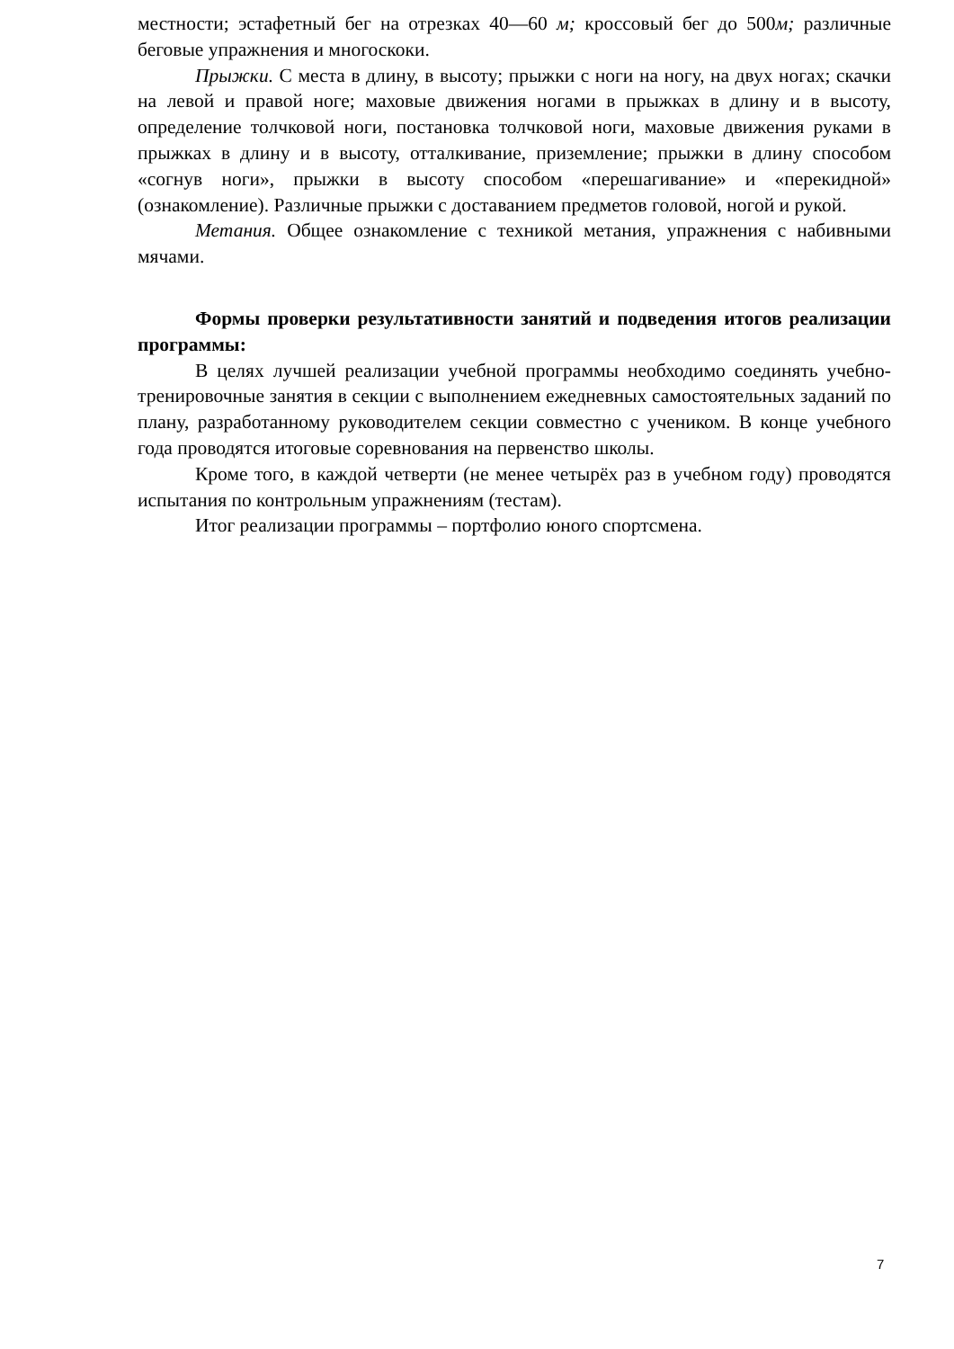местности; эстафетный бег на отрезках 40—60 м; кроссовый бег до 500м; различные беговые упражнения и многоскоки.
Прыжки. С места в длину, в высоту; прыжки с ноги на ногу, на двух ногах; скачки на левой и правой ноге; маховые движения ногами в прыжках в длину и в высоту, определение толчковой ноги, постановка толчковой ноги, маховые движения руками в прыжках в длину и в высоту, отталкивание, приземление; прыжки в длину способом «согнув ноги», прыжки в высоту способом «перешагивание» и «перекидной» (ознакомление). Различные прыжки с доставанием предметов головой, ногой и рукой.
Метания. Общее ознакомление с техникой метания, упражнения с набивными мячами.
Формы проверки результативности занятий и подведения итогов реализации программы:
В целях лучшей реализации учебной программы необходимо соединять учебно-тренировочные занятия в секции с выполнением ежедневных самостоятельных заданий по плану, разработанному руководителем секции совместно с учеником. В конце учебного года проводятся итоговые соревнования на первенство школы.
Кроме того, в каждой четверти (не менее четырёх раз в учебном году) проводятся испытания по контрольным упражнениям (тестам).
Итог реализации программы – портфолио юного спортсмена.
7